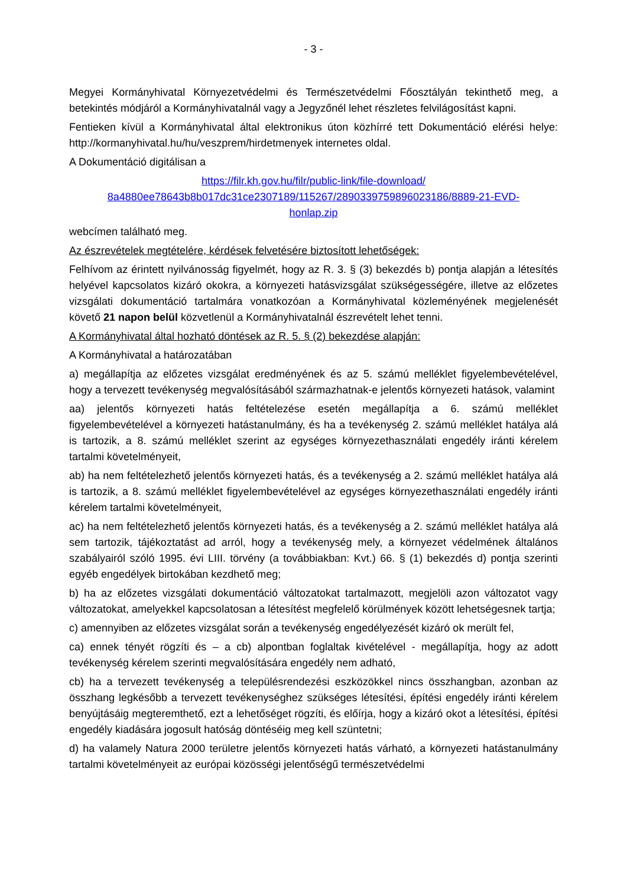- 3 -
Megyei Kormányhivatal Környezetvédelmi és Természetvédelmi Főosztályán tekinthető meg, a betekintés módjáról a Kormányhivatalnál vagy a Jegyzőnél lehet részletes felvilágosítást kapni.
Fentieken kívül a Kormányhivatal által elektronikus úton közhírré tett Dokumentáció elérési helye: http://kormanyhivatal.hu/hu/veszprem/hirdetmenyek internetes oldal.
A Dokumentáció digitálisan a
https://filr.kh.gov.hu/filr/public-link/file-download/
8a4880ee78643b8b017dc31ce2307189/115267/2890339759896023186/8889-21-EVD-
honlap.zip
webcímen található meg.
Az észrevételek megtételére, kérdések felvetésére biztosított lehetőségek:
Felhívom az érintett nyilvánosság figyelmét, hogy az R. 3. § (3) bekezdés b) pontja alapján a létesítés helyével kapcsolatos kizáró okokra, a környezeti hatásvizsgálat szükségességére, illetve az előzetes vizsgálati dokumentáció tartalmára vonatkozóan a Kormányhivatal közleményének megjelenését követő 21 napon belül közvetlenül a Kormányhivatalnál észrevételt lehet tenni.
A Kormányhivatal által hozható döntések az R. 5. § (2) bekezdése alapján:
A Kormányhivatal a határozatában
a) megállapítja az előzetes vizsgálat eredményének és az 5. számú melléklet figyelembevételével, hogy a tervezett tevékenység megvalósításából származhatnak-e jelentős környezeti hatások, valamint
aa) jelentős környezeti hatás feltételezése esetén megállapítja a 6. számú melléklet figyelembevételével a környezeti hatástanulmány, és ha a tevékenység 2. számú melléklet hatálya alá is tartozik, a 8. számú melléklet szerint az egységes környezethasználati engedély iránti kérelem tartalmi követelményeit,
ab) ha nem feltételezhető jelentős környezeti hatás, és a tevékenység a 2. számú melléklet hatálya alá is tartozik, a 8. számú melléklet figyelembevételével az egységes környezethasználati engedély iránti kérelem tartalmi követelményeit,
ac) ha nem feltételezhető jelentős környezeti hatás, és a tevékenység a 2. számú melléklet hatálya alá sem tartozik, tájékoztatást ad arról, hogy a tevékenység mely, a környezet védelmének általános szabályairól szóló 1995. évi LIII. törvény (a továbbiakban: Kvt.) 66. § (1) bekezdés d) pontja szerinti egyéb engedélyek birtokában kezdhető meg;
b) ha az előzetes vizsgálati dokumentáció változatokat tartalmazott, megjelöli azon változatot vagy változatokat, amelyekkel kapcsolatosan a létesítést megfelelő körülmények között lehetségesnek tartja;
c) amennyiben az előzetes vizsgálat során a tevékenység engedélyezését kizáró ok merült fel,
ca) ennek tényét rögzíti és – a cb) alpontban foglaltak kivételével - megállapítja, hogy az adott tevékenység kérelem szerinti megvalósítására engedély nem adható,
cb) ha a tervezett tevékenység a településrendezési eszközökkel nincs összhangban, azonban az összhang legkésőbb a tervezett tevékenységhez szükséges létesítési, építési engedély iránti kérelem benyújtásáig megteremthető, ezt a lehetőséget rögzíti, és előírja, hogy a kizáró okot a létesítési, építési engedély kiadására jogosult hatóság döntéséig meg kell szüntetni;
d) ha valamely Natura 2000 területre jelentős környezeti hatás várható, a környezeti hatástanulmány tartalmi követelményeit az európai közösségi jelentőségű természetvédelmi